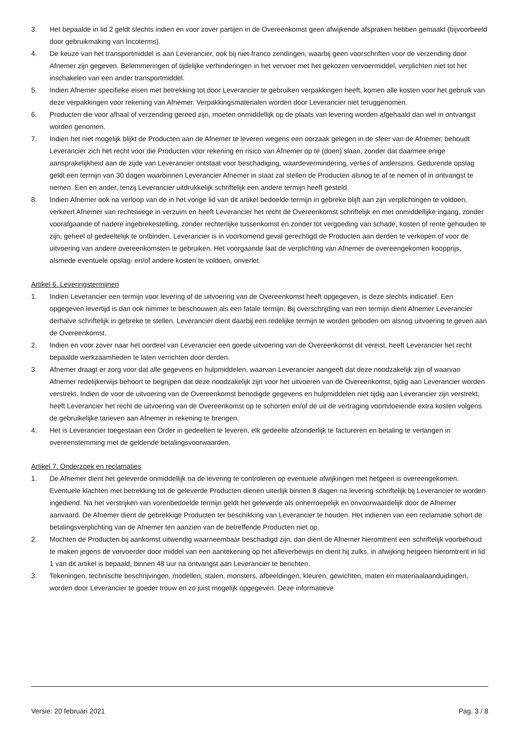3. Het bepaalde in lid 2 geldt slechts indien en voor zover partijen in de Overeenkomst geen afwijkende afspraken hebben gemaakt (bijvoorbeeld door gebruikmaking van Incoterms).
4. De keuze van het transportmiddel is aan Leverancier, ook bij niet-franco zendingen, waarbij geen voorschriften voor de verzending door Afnemer zijn gegeven. Belemmeringen of tijdelijke verhinderingen in het vervoer met het gekozen vervoermiddel, verplichten niet tot het inschakelen van een ander transportmiddel.
5. Indien Afnemer specifieke eisen met betrekking tot door Leverancier te gebruiken verpakkingen heeft, komen alle kosten voor het gebruik van deze verpakkingen voor rekening van Afnemer. Verpakkingsmaterialen worden door Leverancier niet teruggenomen.
6. Producten die voor afhaal of verzending gereed zijn, moeten onmiddellijk op de plaats van levering worden afgehaald dan wel in ontvangst worden genomen.
7. Indien het niet mogelijk blijkt de Producten aan de Afnemer te leveren wegens een oorzaak gelegen in de sfeer van de Afnemer, behoudt Leverancier zich het recht voor die Producten voor rekening en risico van Afnemer op te (doen) slaan, zonder dat daarmee enige aansprakelijkheid aan de zijde van Leverancier ontstaat voor beschadiging, waardevermindering, verlies of anderszins. Gedurende opslag geldt een termijn van 30 dagen waarbinnen Leverancier Afnemer in staat zal stellen de Producten alsnog te af te nemen of in ontvangst te nemen. Een en ander, tenzij Leverancier uitdrukkelijk schriftelijk een andere termijn heeft gesteld.
8. Indien Afnemer ook na verloop van de in het vorige lid van dit artikel bedoelde termijn in gebreke blijft aan zijn verplichtingen te voldoen, verkeert Afnemer van rechtswege in verzuim en heeft Leverancier het recht de Overeenkomst schriftelijk en met onmiddellijke ingang, zonder voorafgaande of nadere ingebrekestelling, zonder rechterlijke tussenkomst en zonder tot vergoeding van schade, kosten of rente gehouden te zijn, geheel of gedeeltelijk te ontbinden. Leverancier is in voorkomend geval gerechtigd de Producten aan derden te verkopen of voor de uitvoering van andere overeenkomsten te gebruiken. Het voorgaande laat de verplichting van Afnemer de overeengekomen koopprijs, alsmede eventuele opslag- en/of andere kosten te voldoen, onverlet.
Artikel 6. Leveringstermijnen
1. Indien Leverancier een termijn voor levering of de uitvoering van de Overeenkomst heeft opgegeven, is deze slechts indicatief. Een opgegeven levertijd is dan ook nimmer te beschouwen als een fatale termijn. Bij overschrijding van een termijn dient Afnemer Leverancier derhalve schriftelijk in gebreke te stellen. Leverancier dient daarbij een redelijke termijn te worden geboden om alsnog uitvoering te geven aan de Overeenkomst.
2. Indien en voor zover naar het oordeel van Leverancier een goede uitvoering van de Overeenkomst dit vereist, heeft Leverancier het recht bepaalde werkzaamheden te laten verrichten door derden.
3. Afnemer draagt er zorg voor dat alle gegevens en hulpmiddelen, waarvan Leverancier aangeeft dat deze noodzakelijk zijn of waarvan Afnemer redelijkerwijs behoort te begrijpen dat deze noodzakelijk zijn voor het uitvoeren van de Overeenkomst, tijdig aan Leverancier worden verstrekt. Indien de voor de uitvoering van de Overeenkomst benodigde gegevens en hulpmiddelen niet tijdig aan Leverancier zijn verstrekt, heeft Leverancier het recht de uitvoering van de Overeenkomst op te schorten en/of de uit de vertraging voortvloeiende extra kosten volgens de gebruikelijke tarieven aan Afnemer in rekening te brengen.
4. Het is Leverancier toegestaan een Order in gedeelten te leveren, elk gedeelte afzonderlijk te factureren en betaling te verlangen in overeenstemming met de geldende betalingsvoorwaarden.
Artikel 7. Onderzoek en reclamaties
1. De Afnemer dient het geleverde onmiddellijk na de levering te controleren op eventuele afwijkingen met hetgeen is overeengekomen. Eventuele klachten met betrekking tot de geleverde Producten dienen uiterlijk binnen 8 dagen na levering schriftelijk bij Leverancier te worden ingediend. Na het verstrijken van vorenbedoelde termijn geldt het geleverde als onherroepelijk en onvoorwaardelijk door de Afnemer aanvaard. De Afnemer dient de gebrekkige Producten ter beschikking van Leverancier te houden. Het indienen van een reclamatie schort de betalingsverplichting van de Afnemer ten aanzien van de betreffende Producten niet op.
2. Mochten de Producten bij aankomst uitwendig waarneembaar beschadigd zijn, dan dient de Afnemer hieromtrent een schriftelijk voorbehoud te maken jegens de vervoerder door middel van een aantekening op het afleverbewijs en dient hij zulks, in afwijking hetgeen hieromtrent in lid 1 van dit artikel is bepaald, binnen 48 uur na ontvangst aan Leverancier te berichten.
3. Tekeningen, technische beschrijvingen, modellen, stalen, monsters, afbeeldingen, kleuren, gewichten, maten en materiaalaanduidingen, worden door Leverancier te goeder trouw en zo juist mogelijk opgegeven. Deze informatieve
Versie: 20 februari 2021 Pag. 3 / 8